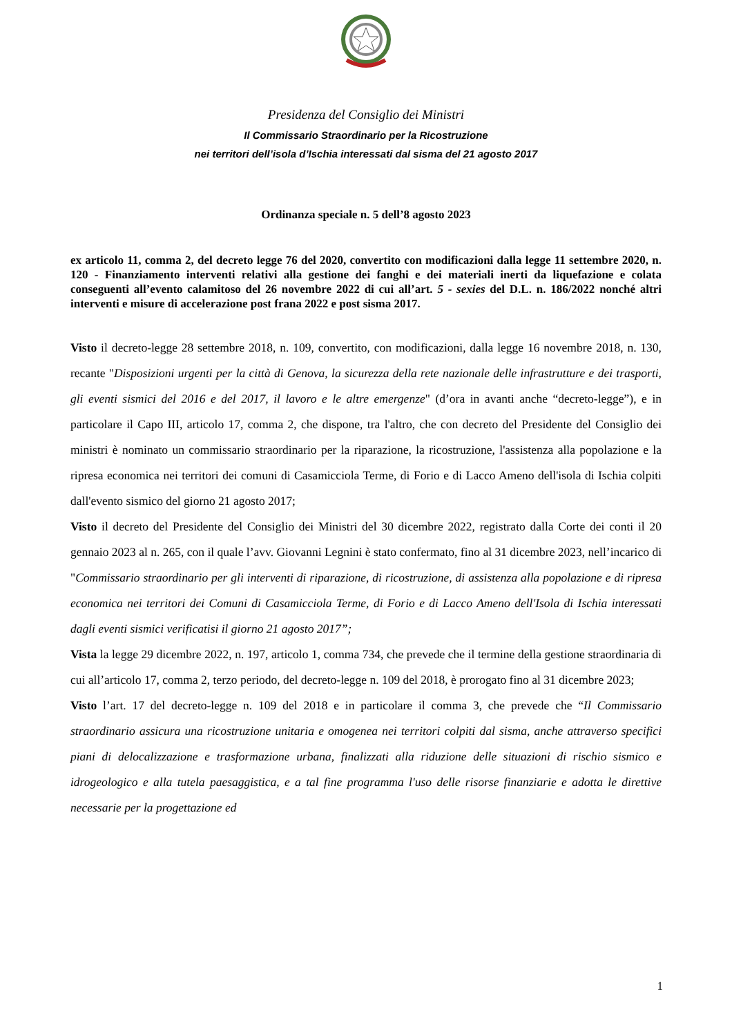Presidenza del Consiglio dei Ministri
Il Commissario Straordinario per la Ricostruzione
nei territori dell’isola d’Ischia interessati dal sisma del 21 agosto 2017
Ordinanza speciale n. 5 dell’8 agosto 2023
ex articolo 11, comma 2, del decreto legge 76 del 2020, convertito con modificazioni dalla legge 11 settembre 2020, n. 120 - Finanziamento interventi relativi alla gestione dei fanghi e dei materiali inerti da liquefazione e colata conseguenti all’evento calamitoso del 26 novembre 2022 di cui all’art. 5 - sexies del D.L. n. 186/2022 nonché altri interventi e misure di accelerazione post frana 2022 e post sisma 2017.
Visto il decreto-legge 28 settembre 2018, n. 109, convertito, con modificazioni, dalla legge 16 novembre 2018, n. 130, recante "Disposizioni urgenti per la città di Genova, la sicurezza della rete nazionale delle infrastrutture e dei trasporti, gli eventi sismici del 2016 e del 2017, il lavoro e le altre emergenze" (d’ora in avanti anche “decreto-legge”), e in particolare il Capo III, articolo 17, comma 2, che dispone, tra l'altro, che con decreto del Presidente del Consiglio dei ministri è nominato un commissario straordinario per la riparazione, la ricostruzione, l'assistenza alla popolazione e la ripresa economica nei territori dei comuni di Casamicciola Terme, di Forio e di Lacco Ameno dell'isola di Ischia colpiti dall'evento sismico del giorno 21 agosto 2017;
Visto il decreto del Presidente del Consiglio dei Ministri del 30 dicembre 2022, registrato dalla Corte dei conti il 20 gennaio 2023 al n. 265, con il quale l’avv. Giovanni Legnini è stato confermato, fino al 31 dicembre 2023, nell’incarico di "Commissario straordinario per gli interventi di riparazione, di ricostruzione, di assistenza alla popolazione e di ripresa economica nei territori dei Comuni di Casamicciola Terme, di Forio e di Lacco Ameno dell'Isola di Ischia interessati dagli eventi sismici verificatisi il giorno 21 agosto 2017”;
Vista la legge 29 dicembre 2022, n. 197, articolo 1, comma 734, che prevede che il termine della gestione straordinaria di cui all’articolo 17, comma 2, terzo periodo, del decreto-legge n. 109 del 2018, è prorogato fino al 31 dicembre 2023;
Visto l’art. 17 del decreto-legge n. 109 del 2018 e in particolare il comma 3, che prevede che “Il Commissario straordinario assicura una ricostruzione unitaria e omogenea nei territori colpiti dal sisma, anche attraverso specifici piani di delocalizzazione e trasformazione urbana, finalizzati alla riduzione delle situazioni di rischio sismico e idrogeologico e alla tutela paesaggistica, e a tal fine programma l'uso delle risorse finanziarie e adotta le direttive necessarie per la progettazione ed
1